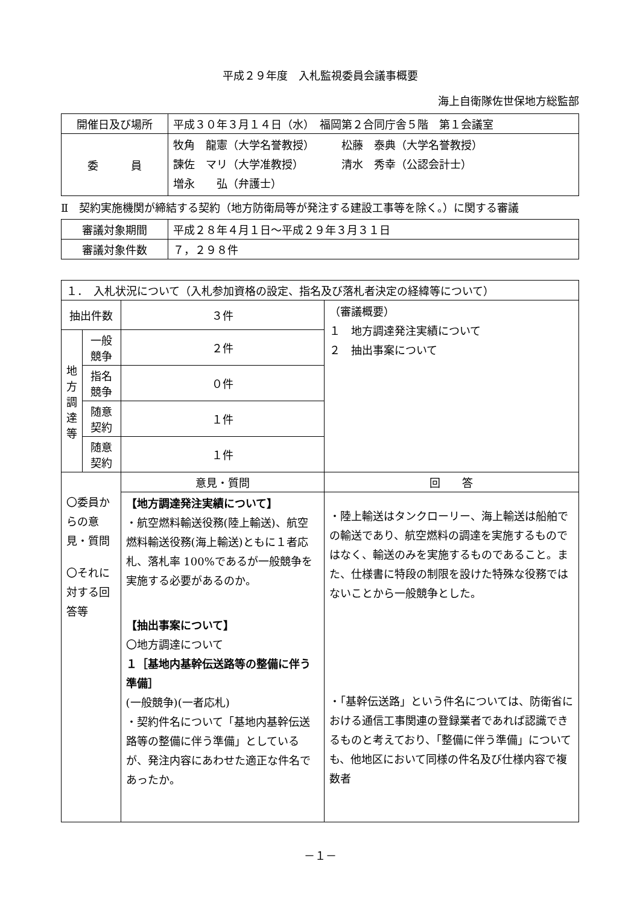平成２９年度　入札監視委員会議事概要
海上自衛隊佐世保地方総監部
| 開催日及び場所 | 平成３０年３月１４日（水） 福岡第２合同庁舎５階 第１会議室 |
| 委 員 | 牧角 龍憲（大学名誉教授） 松藤 泰典（大学名誉教授） 諫佐 マリ（大学准教授） 清水 秀幸（公認会計士） 増永 弘（弁護士） |
Ⅱ　契約実施機関が締結する契約（地方防衛局等が発注する建設工事等を除く。）に関する審議
| 審議対象期間 | 平成２８年４月１日～平成２９年３月３１日 |
| 審議対象件数 | ７，２９８件 |
| １． 入札状況について（入札参加資格の設定、指名及び落札者決定の経緯等について） | | | |
| 抽出件数 | | ３件 | （審議概要） １ 地方調達発注実績について ２ 抽出事案について |
| 地 方 調 達 等 | 一般競争 | ２件 | |
| | 指名競争 | ０件 | |
| | 随意契約 | １件 | |
| | 随意契約 | １件 | |
| 〇委員からの意見・質問 〇それに対する回答等 | | 意見・質問 | 回 答 |
| | | 【地方調達発注実績について】 ・航空燃料輸送役務(陸上輸送)、航空燃料輸送役務(海上輸送)ともに１者応札、落札率 100%であるが一般競争を実施する必要があるのか。 【抽出事案について】 〇地方調達について １［基地内基幹伝送路等の整備に伴う準備］ (一般競争)(一者応札) ・契約件名について「基地内基幹伝送路等の整備に伴う準備」としているが、発注内容にあわせた適正な件名であったか。 | ・陸上輸送はタンクローリー、海上輸送は船舶での輸送であり、航空燃料の調達を実施するものではなく、輸送のみを実施するものであること。また、仕様書に特段の制限を設けた特殊な役務ではないことから一般競争とした。 ・「基幹伝送路」という件名については、防衛省における通信工事関連の登録業者であれば認識できるものと考えており、「整備に伴う準備」についても、他地区において同様の件名及び仕様内容で複数者 |
－１－